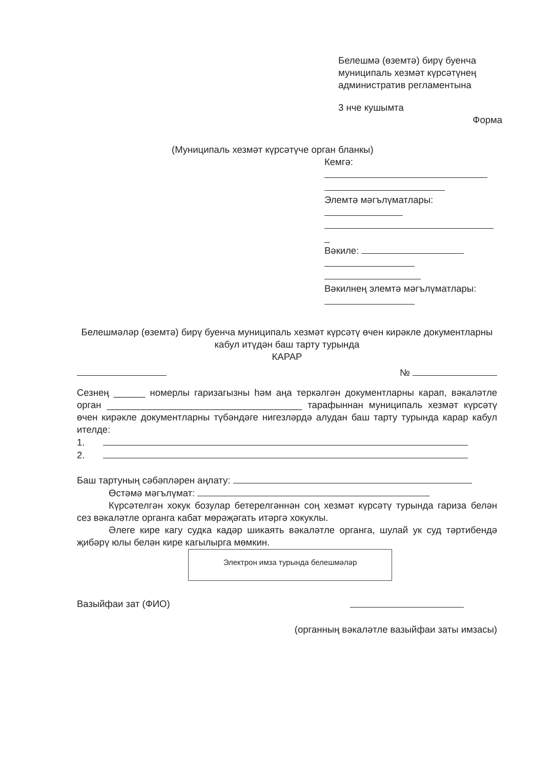Белешмә (өземтә) бирү буенча муниципаль хезмәт күрсәтүнең административ регламентына
3 нче кушымта
Форма
(Муниципаль хезмәт күрсәтүче орган бланкы)
Кемгә:
Элемтә мәгълүматлары:
_
Вәкиле:
Вәкилнең элемтә мәгълүматлары:
Белешмәләр (өземтә) бирү буенча муниципаль хезмәт күрсәтү өчен кирәкле документларны кабул итүдән баш тарту турында
КАРАР
№
Сезнең ______ номерлы гаризагызны һәм аңа теркәлгән документларны карап, вәкаләтле орган _____________________________________ тарафыннан муниципаль хезмәт күрсәтү өчен кирәкле документларны түбәндәге нигезләрдә алудан баш тарту турында карар кабул ителде:
1.
2.
Баш тартуның сәбәпләрен аңлату:
Өстәмә мәгълүмат:
Күрсәтелгән хокук бозулар бетерелгәннән соң хезмәт күрсәтү турында гариза белән сез вәкаләтле органга кабат мөрәҗәгать итәргә хокуклы.
Әлеге кире кагу судка кадәр шикаять вәкаләтле органга, шулай ук суд тәртибендә җибәрү юлы белән кире кагылырга мөмкин.
Электрон имза турында белешмәләр
Вазыйфаи зат (ФИО)
(органның вәкаләтле вазыйфаи заты имзасы)